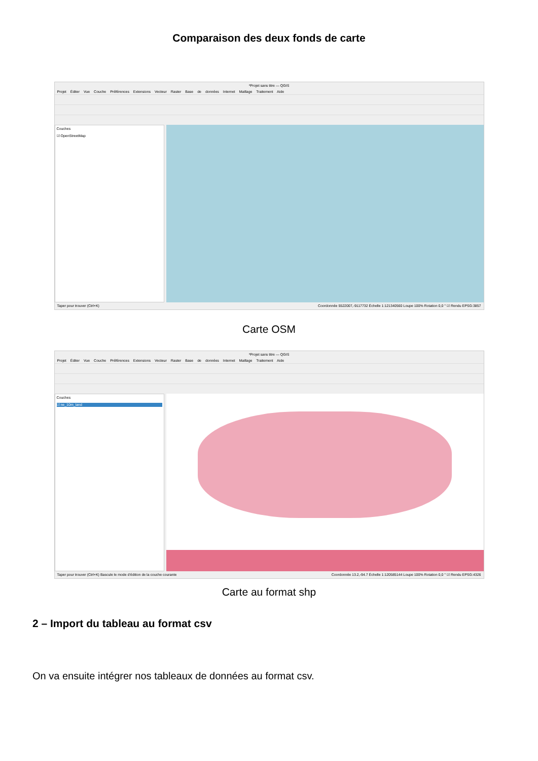Comparaison des deux fonds de carte
*Projet sans titre — QGIS
Projet Éditer Vue Couche Préférences Extensions Vecteur Raster Base de données Internet Maillage Traitement Aide
Couches
☑ OpenStreetMap
Taper pour trouver (Ctrl+K) Coordonnée 5522007,-9117732 Échelle 1:121340560 Loupe 100% Rotation 0,0 ° ☑ Rendu EPSG:3857
Carte OSM
*Projet sans titre — QGIS
Projet Éditer Vue Couche Préférences Extensions Vecteur Raster Base de données Internet Maillage Traitement Aide
Couches
☑ ne_10m_land
Taper pour trouver (Ctrl+K) Bascule le mode d'édition de la couche courante Coordonnée 13.2,-94.7 Échelle 1:120585144 Loupe 100% Rotation 0,0 ° ☑ Rendu EPSG:4326
Carte au format shp
2 – Import du tableau au format csv
On va ensuite intégrer nos tableaux de données au format csv.